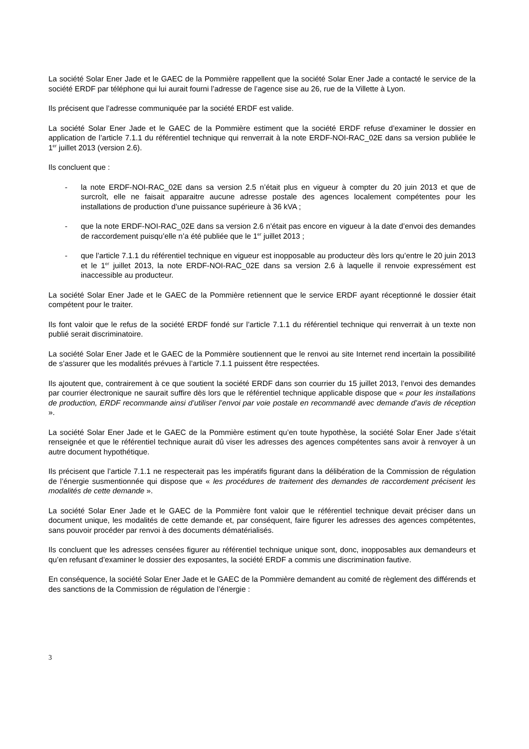La société Solar Ener Jade et le GAEC de la Pommière rappellent que la société Solar Ener Jade a contacté le service de la société ERDF par téléphone qui lui aurait fourni l’adresse de l’agence sise au 26, rue de la Villette à Lyon.
Ils précisent que l’adresse communiquée par la société ERDF est valide.
La société Solar Ener Jade et le GAEC de la Pommière estiment que la société ERDF refuse d’examiner le dossier en application de l’article 7.1.1 du référentiel technique qui renverrait à la note ERDF-NOI-RAC_02E dans sa version publiée le 1<sup>er</sup> juillet 2013 (version 2.6).
Ils concluent que :
- la note ERDF-NOI-RAC_02E dans sa version 2.5 n’était plus en vigueur à compter du 20 juin 2013 et que de surcroît, elle ne faisait apparaitre aucune adresse postale des agences localement compétentes pour les installations de production d’une puissance supérieure à 36 kVA ;
- que la note ERDF-NOI-RAC_02E dans sa version 2.6 n’était pas encore en vigueur à la date d’envoi des demandes de raccordement puisqu’elle n’a été publiée que le 1<sup>er</sup> juillet 2013 ;
- que l’article 7.1.1 du référentiel technique en vigueur est inopposable au producteur dès lors qu’entre le 20 juin 2013 et le 1<sup>er</sup> juillet 2013, la note ERDF-NOI-RAC_02E dans sa version 2.6 à laquelle il renvoie expressément est inaccessible au producteur.
La société Solar Ener Jade et le GAEC de la Pommière retiennent que le service ERDF ayant réceptionné le dossier était compétent pour le traiter.
Ils font valoir que le refus de la société ERDF fondé sur l’article 7.1.1 du référentiel technique qui renverrait à un texte non publié serait discriminatoire.
La société Solar Ener Jade et le GAEC de la Pommière soutiennent que le renvoi au site Internet rend incertain la possibilité de s’assurer que les modalités prévues à l’article 7.1.1 puissent être respectées.
Ils ajoutent que, contrairement à ce que soutient la société ERDF dans son courrier du 15 juillet 2013, l’envoi des demandes par courrier électronique ne saurait suffire dès lors que le référentiel technique applicable dispose que « pour les installations de production, ERDF recommande ainsi d’utiliser l’envoi par voie postale en recommandé avec demande d’avis de réception ».
La société Solar Ener Jade et le GAEC de la Pommière estiment qu’en toute hypothèse, la société Solar Ener Jade s’était renseignée et que le référentiel technique aurait dû viser les adresses des agences compétentes sans avoir à renvoyer à un autre document hypothétique.
Ils précisent que l’article 7.1.1 ne respecterait pas les impératifs figurant dans la délibération de la Commission de régulation de l’énergie susmentionnée qui dispose que « les procédures de traitement des demandes de raccordement précisent les modalités de cette demande ».
La société Solar Ener Jade et le GAEC de la Pommière font valoir que le référentiel technique devait préciser dans un document unique, les modalités de cette demande et, par conséquent, faire figurer les adresses des agences compétentes, sans pouvoir procéder par renvoi à des documents dématérialisés.
Ils concluent que les adresses censées figurer au référentiel technique unique sont, donc, inopposables aux demandeurs et qu’en refusant d’examiner le dossier des exposantes, la société ERDF a commis une discrimination fautive.
En conséquence, la société Solar Ener Jade et le GAEC de la Pommière demandent au comité de règlement des différends et des sanctions de la Commission de régulation de l’énergie :
3